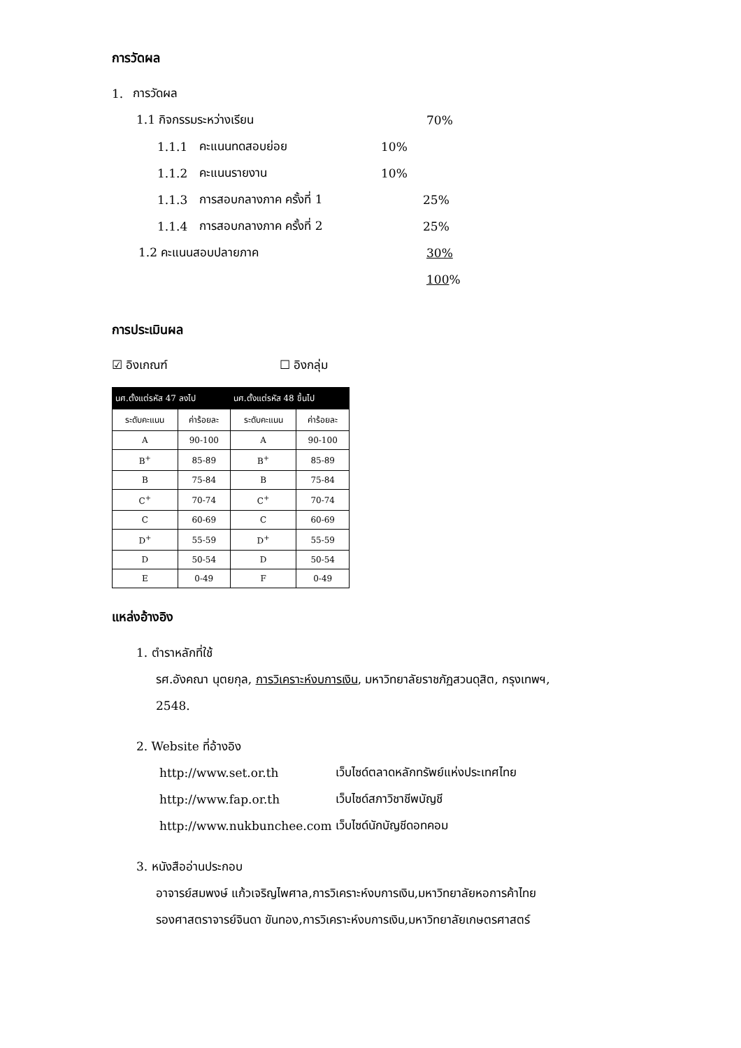การวัดผล
1. การวัดผล
1.1 กิจกรรมระหว่างเรียน 70%
1.1.1 คะแนนทดสอบย่อย 10%
1.1.2 คะแนนรายงาน 10%
1.1.3 การสอบกลางภาค ครั้งที่ 1 25%
1.1.4 การสอบกลางภาค ครั้งที่ 2 25%
1.2 คะแนนสอบปลายภาค 30%
100%
การประเมินผล
☑ อิงเกณฑ์ ☐ อิงกลุ่ม
| นศ.ตั้งแต่รหัส 47 ลงไป | | นศ.ตั้งแต่รหัส 48 ขึ้นไป | |
| --- | --- | --- | --- |
| ระดับคะแนน | ค่าร้อยละ | ระดับคะแนน | ค่าร้อยละ |
| A | 90-100 | A | 90-100 |
| B<sup>+</sup> | 85-89 | B<sup>+</sup> | 85-89 |
| B | 75-84 | B | 75-84 |
| C<sup>+</sup> | 70-74 | C<sup>+</sup> | 70-74 |
| C | 60-69 | C | 60-69 |
| D<sup>+</sup> | 55-59 | D<sup>+</sup> | 55-59 |
| D | 50-54 | D | 50-54 |
| E | 0-49 | F | 0-49 |
แหล่งอ้างอิง
1. ตำราหลักที่ใช้
รศ.อังคณา นุตยกุล, การวิเคราะห์งบการเงิน, มหาวิทยาลัยราชภัฏสวนดุสิต, กรุงเทพฯ,
2548.
2. Website ที่อ้างอิง
http://www.set.or.th เว็บไซด์ตลาดหลักทรัพย์แห่งประเทศไทย
http://www.fap.or.th เว็บไซด์สภาวิชาชีพบัญชี
http://www.nukbunchee.com เว็บไซด์นักบัญชีดอทคอม
3. หนังสืออ่านประกอบ
อาจารย์สมพงษ์ แก้วเจริญไพศาล,การวิเคราะห์งบการเงิน,มหาวิทยาลัยหอการค้าไทย
รองศาสตราจารย์จินดา ขันทอง,การวิเคราะห์งบการเงิน,มหาวิทยาลัยเกษตรศาสตร์